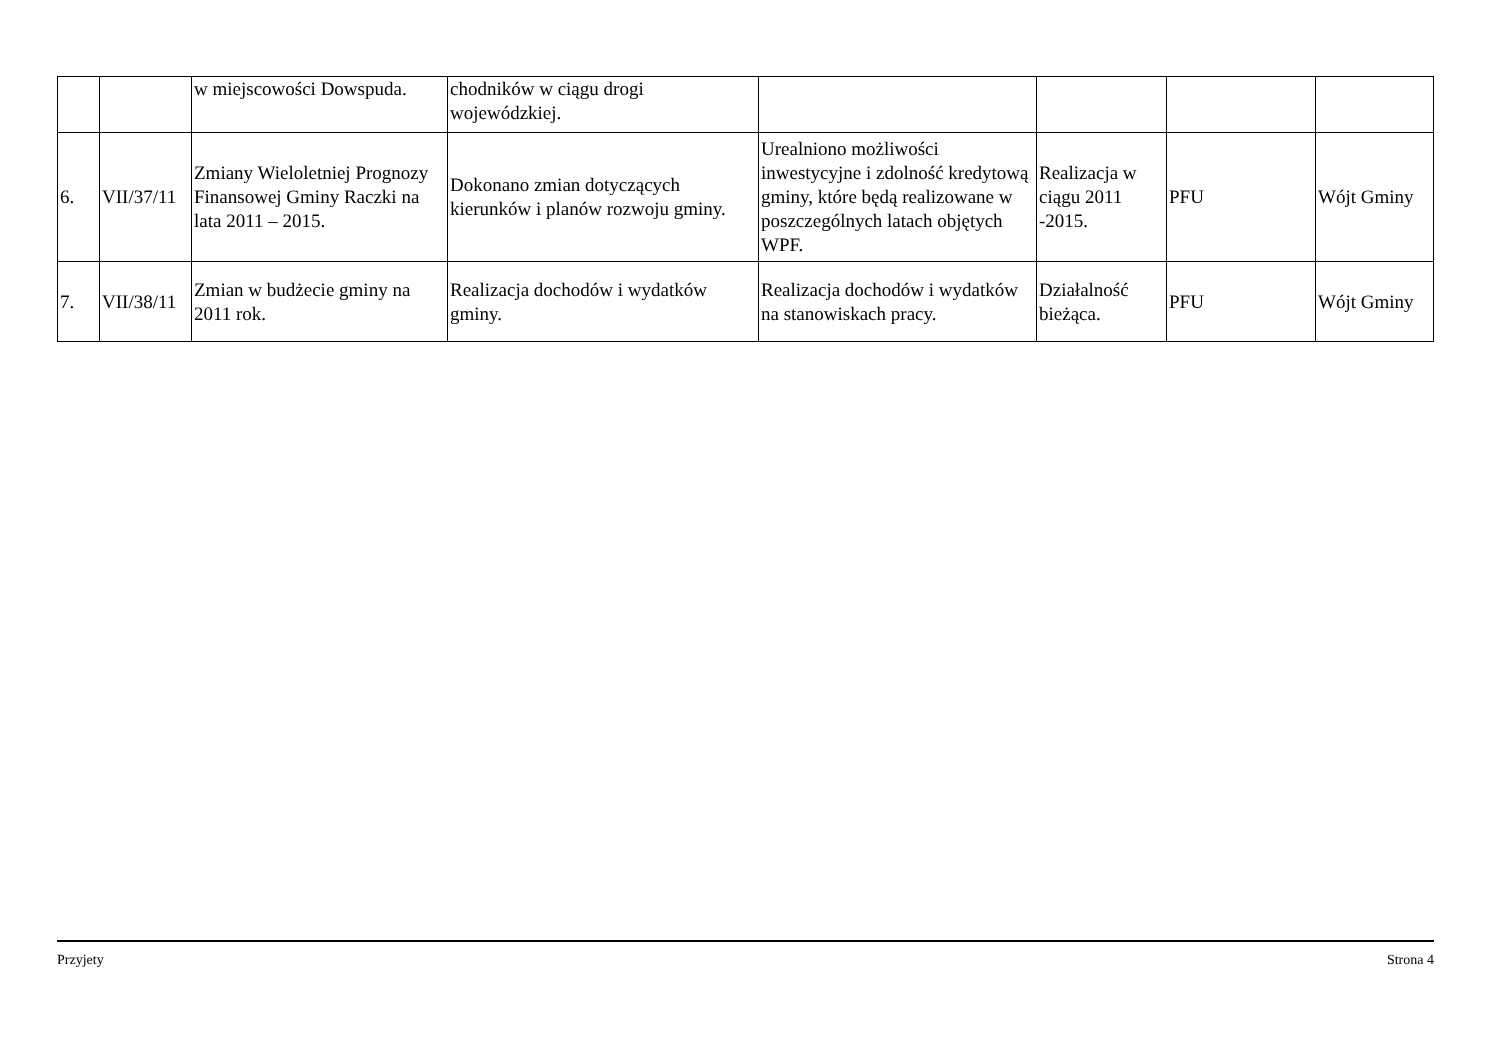| | | w miejscowości Dowspuda. | chodników w ciągu drogi wojewódzkiej. | | | | |
| 6. | VII/37/11 | Zmiany Wieloletniej Prognozy Finansowej Gminy Raczki na lata 2011 – 2015. | Dokonano zmian dotyczących kierunków i planów rozwoju gminy. | Urealniono możliwości inwestycyjne i zdolność kredytową gminy, które będą realizowane w poszczególnych latach objętych WPF. | Realizacja w ciągu 2011 -2015. | PFU | Wójt Gminy |
| 7. | VII/38/11 | Zmian w budżecie gminy na 2011 rok. | Realizacja dochodów i wydatków gminy. | Realizacja dochodów i wydatków na stanowiskach pracy. | Działalność bieżąca. | PFU | Wójt Gminy |
Przyjety Strona 4